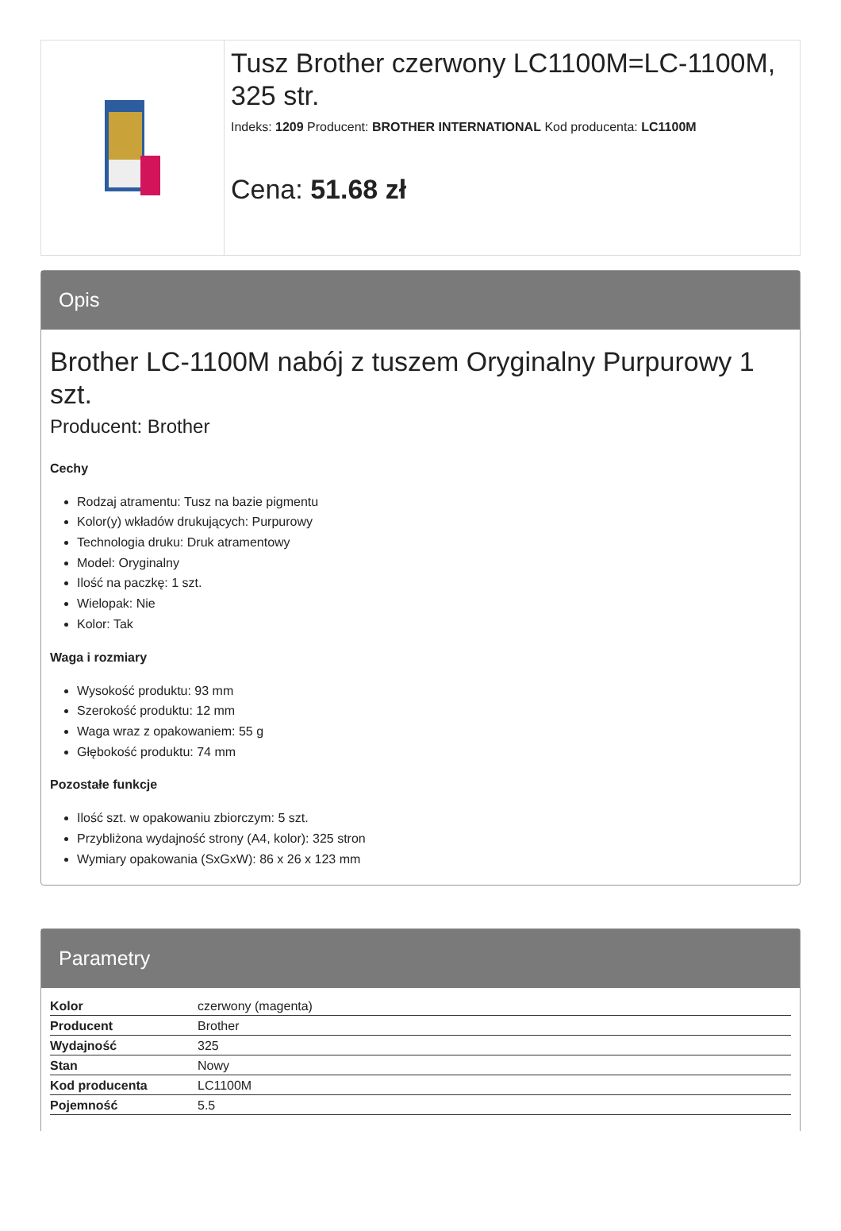Tusz Brother czerwony LC1100M=LC-1100M, 325 str.
Indeks: 1209 Producent: BROTHER INTERNATIONAL Kod producenta: LC1100M
Cena: 51.68 zł
Opis
Brother LC-1100M nabój z tuszem Oryginalny Purpurowy 1 szt.
Producent: Brother
Cechy
Rodzaj atramentu: Tusz na bazie pigmentu
Kolor(y) wkładów drukujących: Purpurowy
Technologia druku: Druk atramentowy
Model: Oryginalny
Ilość na paczkę: 1 szt.
Wielopak: Nie
Kolor: Tak
Waga i rozmiary
Wysokość produktu: 93 mm
Szerokość produktu: 12 mm
Waga wraz z opakowaniem: 55 g
Głębokość produktu: 74 mm
Pozostałe funkcje
Ilość szt. w opakowaniu zbiorczym: 5 szt.
Przybliżona wydajność strony (A4, kolor): 325 stron
Wymiary opakowania (SxGxW): 86 x 26 x 123 mm
Parametry
| Kolor | czerwony (magenta) |
| Producent | Brother |
| Wydajność | 325 |
| Stan | Nowy |
| Kod producenta | LC1100M |
| Pojemność | 5.5 |